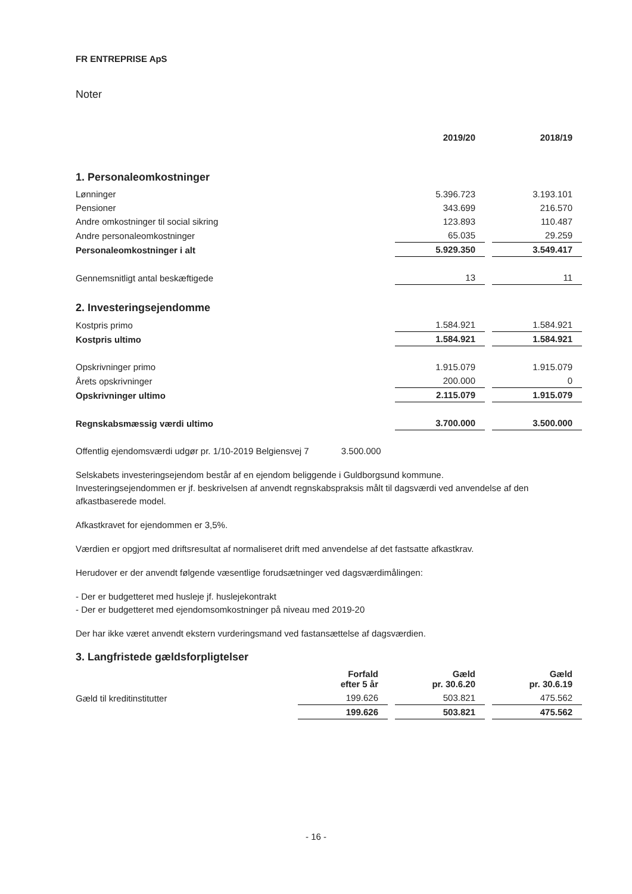FR ENTREPRISE ApS
Noter
| | 2019/20 | 2018/19 |
| --- | --- | --- |
1. Personaleomkostninger
| Lønninger | 5.396.723 | 3.193.101 |
| Pensioner | 343.699 | 216.570 |
| Andre omkostninger til social sikring | 123.893 | 110.487 |
| Andre personaleomkostninger | 65.035 | 29.259 |
| Personaleomkostninger i alt | 5.929.350 | 3.549.417 |
| Gennemsnitligt antal beskæftigede | 13 | 11 |
2. Investeringsejendomme
| Kostpris primo | 1.584.921 | 1.584.921 |
| Kostpris ultimo | 1.584.921 | 1.584.921 |
| Opskrivninger primo | 1.915.079 | 1.915.079 |
| Årets opskrivninger | 200.000 | 0 |
| Opskrivninger ultimo | 2.115.079 | 1.915.079 |
| Regnskabsmæssig værdi ultimo | 3.700.000 | 3.500.000 |
Offentlig ejendomsværdi udgør pr. 1/10-2019 Belgiensvej 7 3.500.000
Selskabets investeringsejendom består af en ejendom beliggende i Guldborgsund kommune.
Investeringsejendommen er jf. beskrivelsen af anvendt regnskabspraksis målt til dagsværdi ved anvendelse af den afkastbaserede model.
Afkastkravet for ejendommen er 3,5%.
Værdien er opgjort med driftsresultat af normaliseret drift med anvendelse af det fastsatte afkastkrav.
Herudover er der anvendt følgende væsentlige forudsætninger ved dagsværdimålingen:
- Der er budgetteret med husleje jf. huslejekontrakt
- Der er budgetteret med ejendomsomkostninger på niveau med 2019-20
Der har ikke været anvendt ekstern vurderingsmand ved fastansættelse af dagsværdien.
3. Langfristede gældsforpligtelser
| | Forfald efter 5 år | Gæld pr. 30.6.20 | Gæld pr. 30.6.19 |
| --- | --- | --- | --- |
| Gæld til kreditinstitutter | 199.626 | 503.821 | 475.562 |
| | 199.626 | 503.821 | 475.562 |
- 16 -